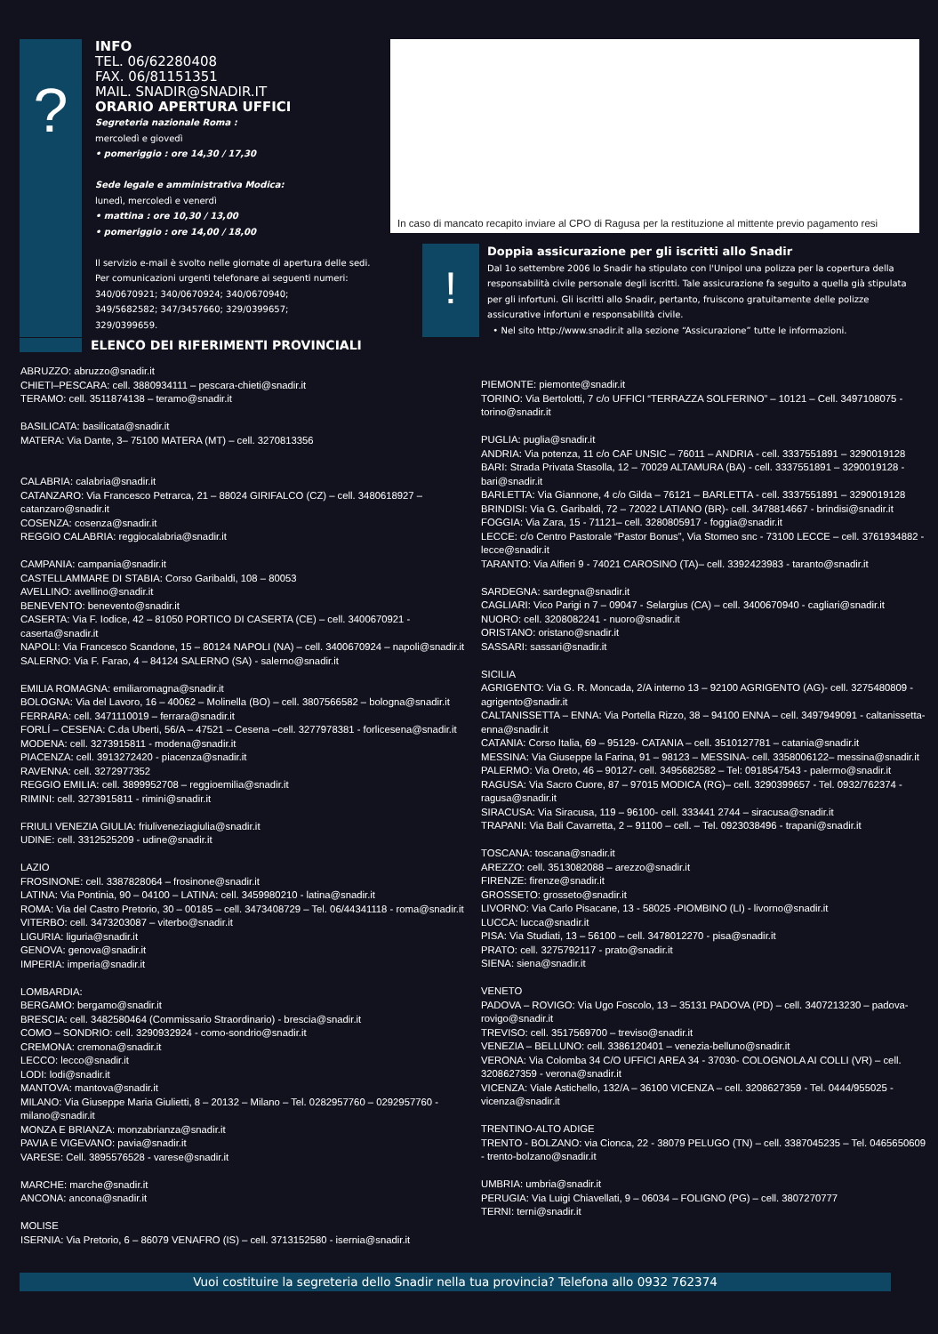?
INFO
TEL. 06/62280408
FAX. 06/81151351
MAIL. SNADIR@SNADIR.IT
ORARIO APERTURA UFFICI
Segreteria nazionale Roma :
mercoledì e giovedì
• pomeriggio : ore 14,30 / 17,30
Sede legale e amministrativa Modica:
lunedì, mercoledì e venerdì
• mattina : ore 10,30 / 13,00
• pomeriggio : ore 14,00 / 18,00
Il servizio e-mail è svolto nelle giornate di apertura delle sedi.
Per comunicazioni urgenti telefonare ai seguenti numeri:
340/0670921; 340/0670924; 340/0670940;
349/5682582; 347/3457660; 329/0399657;
329/0399659.
In caso di mancato recapito inviare al CPO di Ragusa per la restituzione al mittente previo pagamento resi
!
Doppia assicurazione per gli iscritti allo Snadir
Dal 1o settembre 2006 lo Snadir ha stipulato con l'Unipol una polizza per la copertura della responsabilità civile personale degli iscritti. Tale assicurazione fa seguito a quella già stipulata per gli infortuni. Gli iscritti allo Snadir, pertanto, fruiscono gratuitamente delle polizze assicurative infortuni e responsabilità civile.
• Nel sito http://www.snadir.it alla sezione “Assicurazione” tutte le informazioni.
ELENCO DEI RIFERIMENTI PROVINCIALI
ABRUZZO: abruzzo@snadir.it
CHIETI–PESCARA: cell. 3880934111 – pescara-chieti@snadir.it
TERAMO: cell. 3511874138 – teramo@snadir.it
BASILICATA: basilicata@snadir.it
MATERA: Via Dante, 3– 75100 MATERA (MT) – cell. 3270813356
CALABRIA: calabria@snadir.it
CATANZARO: Via Francesco Petrarca, 21 – 88024 GIRIFALCO (CZ) – cell. 3480618927 – catanzaro@snadir.it
COSENZA: cosenza@snadir.it
REGGIO CALABRIA: reggiocalabria@snadir.it
CAMPANIA: campania@snadir.it
CASTELLAMMARE DI STABIA: Corso Garibaldi, 108 – 80053
AVELLINO: avellino@snadir.it
BENEVENTO: benevento@snadir.it
CASERTA: Via F. Iodice, 42 – 81050 PORTICO DI CASERTA (CE) – cell. 3400670921 - caserta@snadir.it
NAPOLI: Via Francesco Scandone, 15 – 80124 NAPOLI (NA) – cell. 3400670924 – napoli@snadir.it
SALERNO: Via F. Farao, 4 – 84124 SALERNO (SA) - salerno@snadir.it
EMILIA ROMAGNA: emiliaromagna@snadir.it
BOLOGNA: Via del Lavoro, 16 – 40062 – Molinella (BO) – cell. 3807566582 – bologna@snadir.it
FERRARA: cell. 3471110019 – ferrara@snadir.it
FORLÍ – CESENA: C.da Uberti, 56/A – 47521 – Cesena –cell. 3277978381 - forlicesena@snadir.it
MODENA: cell. 3273915811 - modena@snadir.it
PIACENZA: cell. 3913272420 - piacenza@snadir.it
RAVENNA: cell. 3272977352
REGGIO EMILIA: cell. 3899952708 – reggioemilia@snadir.it
RIMINI: cell. 3273915811 - rimini@snadir.it
FRIULI VENEZIA GIULIA: friuliveneziagiulia@snadir.it
UDINE: cell. 3312525209 - udine@snadir.it
LAZIO
FROSINONE: cell. 3387828064 – frosinone@snadir.it
LATINA: Via Pontinia, 90 – 04100 – LATINA: cell. 3459980210 - latina@snadir.it
ROMA: Via del Castro Pretorio, 30 – 00185 – cell. 3473408729 – Tel. 06/44341118 - roma@snadir.it
VITERBO: cell. 3473203087 – viterbo@snadir.it
LIGURIA: liguria@snadir.it
GENOVA: genova@snadir.it
IMPERIA: imperia@snadir.it
LOMBARDIA:
BERGAMO: bergamo@snadir.it
BRESCIA: cell. 3482580464 (Commissario Straordinario) - brescia@snadir.it
COMO – SONDRIO: cell. 3290932924 - como-sondrio@snadir.it
CREMONA: cremona@snadir.it
LECCO: lecco@snadir.it
LODI: lodi@snadir.it
MANTOVA: mantova@snadir.it
MILANO: Via Giuseppe Maria Giulietti, 8 – 20132 – Milano – Tel. 0282957760 – 0292957760 - milano@snadir.it
MONZA E BRIANZA: monzabrianza@snadir.it
PAVIA E VIGEVANO: pavia@snadir.it
VARESE: Cell. 3895576528 - varese@snadir.it
MARCHE: marche@snadir.it
ANCONA: ancona@snadir.it
MOLISE
ISERNIA: Via Pretorio, 6 – 86079 VENAFRO (IS) – cell. 3713152580 - isernia@snadir.it
PIEMONTE: piemonte@snadir.it
TORINO: Via Bertolotti, 7 c/o UFFICI “TERRAZZA SOLFERINO” – 10121 – Cell. 3497108075 - torino@snadir.it
PUGLIA: puglia@snadir.it
ANDRIA: Via potenza, 11 c/o CAF UNSIC – 76011 – ANDRIA - cell. 3337551891 – 3290019128
BARI: Strada Privata Stasolla, 12 – 70029 ALTAMURA (BA) - cell. 3337551891 – 3290019128 - bari@snadir.it
BARLETTA: Via Giannone, 4 c/o Gilda – 76121 – BARLETTA - cell. 3337551891 – 3290019128
BRINDISI: Via G. Garibaldi, 72 – 72022 LATIANO (BR)- cell. 3478814667 - brindisi@snadir.it
FOGGIA: Via Zara, 15 - 71121– cell. 3280805917 - foggia@snadir.it
LECCE: c/o Centro Pastorale “Pastor Bonus”, Via Stomeo snc - 73100 LECCE – cell. 3761934882 - lecce@snadir.it
TARANTO: Via Alfieri 9 - 74021 CAROSINO (TA)– cell. 3392423983 - taranto@snadir.it
SARDEGNA: sardegna@snadir.it
CAGLIARI: Vico Parigi n 7 – 09047 - Selargius (CA) – cell. 3400670940 - cagliari@snadir.it
NUORO: cell. 3208082241 - nuoro@snadir.it
ORISTANO: oristano@snadir.it
SASSARI: sassari@snadir.it
SICILIA
AGRIGENTO: Via G. R. Moncada, 2/A interno 13 – 92100 AGRIGENTO (AG)- cell. 3275480809 - agrigento@snadir.it
CALTANISSETTA – ENNA: Via Portella Rizzo, 38 – 94100 ENNA – cell. 3497949091 - caltanissetta-enna@snadir.it
CATANIA: Corso Italia, 69 – 95129- CATANIA – cell. 3510127781 – catania@snadir.it
MESSINA: Via Giuseppe la Farina, 91 – 98123 – MESSINA- cell. 3358006122– messina@snadir.it
PALERMO: Via Oreto, 46 – 90127- cell. 3495682582 – Tel: 0918547543 - palermo@snadir.it
RAGUSA: Via Sacro Cuore, 87 – 97015 MODICA (RG)– cell. 3290399657 - Tel. 0932/762374 - ragusa@snadir.it
SIRACUSA: Via Siracusa, 119 – 96100- cell. 333441 2744 – siracusa@snadir.it
TRAPANI: Via Bali Cavarretta, 2 – 91100 – cell. – Tel. 0923038496 - trapani@snadir.it
TOSCANA: toscana@snadir.it
AREZZO: cell. 3513082088 – arezzo@snadir.it
FIRENZE: firenze@snadir.it
GROSSETO: grosseto@snadir.it
LIVORNO: Via Carlo Pisacane, 13 - 58025 -PIOMBINO (LI) - livorno@snadir.it
LUCCA: lucca@snadir.it
PISA: Via Studiati, 13 – 56100 – cell. 3478012270 - pisa@snadir.it
PRATO: cell. 3275792117 - prato@snadir.it
SIENA: siena@snadir.it
VENETO
PADOVA – ROVIGO: Via Ugo Foscolo, 13 – 35131 PADOVA (PD) – cell. 3407213230 – padova-rovigo@snadir.it
TREVISO: cell. 3517569700 – treviso@snadir.it
VENEZIA – BELLUNO: cell. 3386120401 – venezia-belluno@snadir.it
VERONA: Via Colomba 34 C/O UFFICI AREA 34 - 37030- COLOGNOLA AI COLLI (VR) – cell. 3208627359 - verona@snadir.it
VICENZA: Viale Astichello, 132/A – 36100 VICENZA – cell. 3208627359 - Tel. 0444/955025 - vicenza@snadir.it
TRENTINO-ALTO ADIGE
TRENTO - BOLZANO: via Cionca, 22 - 38079 PELUGO (TN) – cell. 3387045235 – Tel. 0465650609 - trento-bolzano@snadir.it
UMBRIA: umbria@snadir.it
PERUGIA: Via Luigi Chiavellati, 9 – 06034 – FOLIGNO (PG) – cell. 3807270777
TERNI: terni@snadir.it
Vuoi costituire la segreteria dello Snadir nella tua provincia? Telefona allo 0932 762374